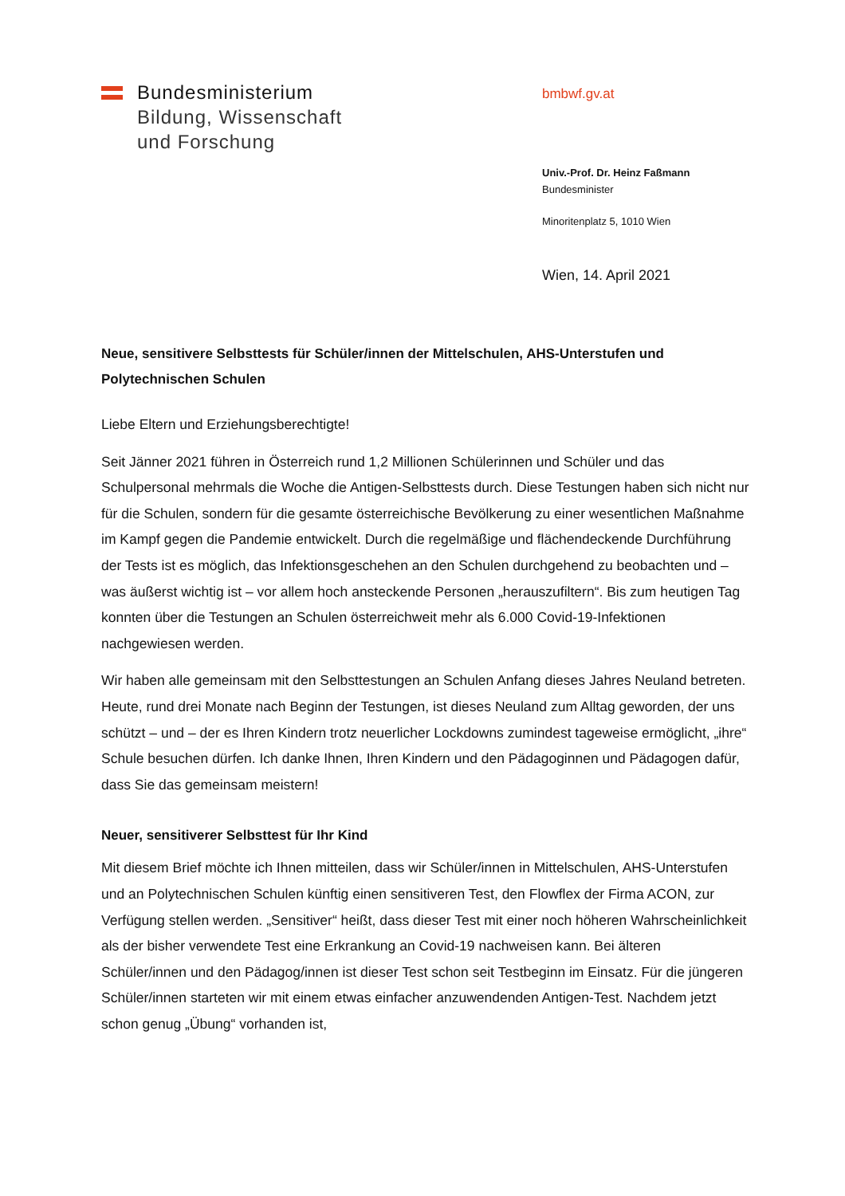Bundesministerium
Bildung, Wissenschaft
und Forschung
bmbwf.gv.at
Univ.-Prof. Dr. Heinz Faßmann
Bundesminister
Minoritenplatz 5, 1010 Wien
Wien, 14. April 2021
Neue, sensitivere Selbsttests für Schüler/innen der Mittelschulen, AHS-Unterstufen und Polytechnischen Schulen
Liebe Eltern und Erziehungsberechtigte!
Seit Jänner 2021 führen in Österreich rund 1,2 Millionen Schülerinnen und Schüler und das Schulpersonal mehrmals die Woche die Antigen-Selbsttests durch. Diese Testungen haben sich nicht nur für die Schulen, sondern für die gesamte österreichische Bevölkerung zu einer wesentlichen Maßnahme im Kampf gegen die Pandemie entwickelt. Durch die regelmäßige und flächendeckende Durchführung der Tests ist es möglich, das Infektionsgeschehen an den Schulen durchgehend zu beobachten und – was äußerst wichtig ist – vor allem hoch ansteckende Personen „herauszufiltern“. Bis zum heutigen Tag konnten über die Testungen an Schulen österreichweit mehr als 6.000 Covid-19-Infektionen nachgewiesen werden.
Wir haben alle gemeinsam mit den Selbsttestungen an Schulen Anfang dieses Jahres Neuland betreten. Heute, rund drei Monate nach Beginn der Testungen, ist dieses Neuland zum Alltag geworden, der uns schützt – und – der es Ihren Kindern trotz neuerlicher Lockdowns zumindest tageweise ermöglicht, „ihre“ Schule besuchen dürfen. Ich danke Ihnen, Ihren Kindern und den Pädagoginnen und Pädagogen dafür, dass Sie das gemeinsam meistern!
Neuer, sensitiverer Selbsttest für Ihr Kind
Mit diesem Brief möchte ich Ihnen mitteilen, dass wir Schüler/innen in Mittelschulen, AHS-Unterstufen und an Polytechnischen Schulen künftig einen sensitiveren Test, den Flowflex der Firma ACON, zur Verfügung stellen werden. „Sensitiver“ heißt, dass dieser Test mit einer noch höheren Wahrscheinlichkeit als der bisher verwendete Test eine Erkrankung an Covid-19 nachweisen kann. Bei älteren Schüler/innen und den Pädagog/innen ist dieser Test schon seit Testbeginn im Einsatz. Für die jüngeren Schüler/innen starteten wir mit einem etwas einfacher anzuwendenden Antigen-Test. Nachdem jetzt schon genug „Übung“ vorhanden ist,